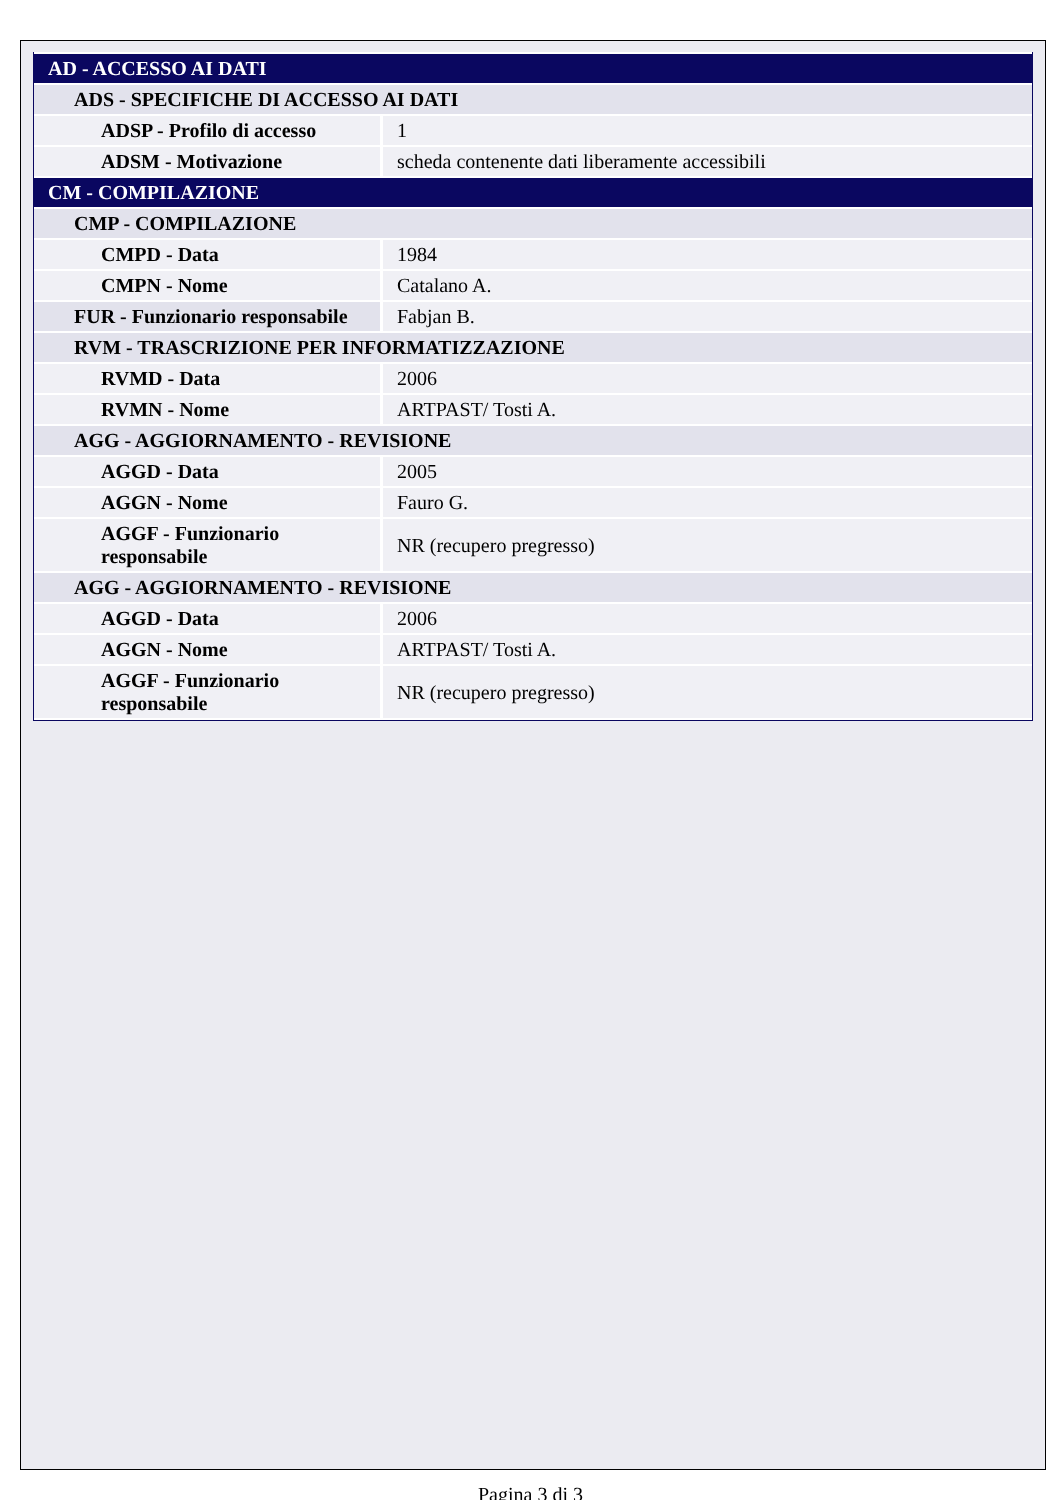| AD - ACCESSO AI DATI | |
| ADS - SPECIFICHE DI ACCESSO AI DATI | |
| ADSP - Profilo di accesso | 1 |
| ADSM - Motivazione | scheda contenente dati liberamente accessibili |
| CM - COMPILAZIONE | |
| CMP - COMPILAZIONE | |
| CMPD - Data | 1984 |
| CMPN - Nome | Catalano A. |
| FUR - Funzionario responsabile | Fabjan B. |
| RVM - TRASCRIZIONE PER INFORMATIZZAZIONE | |
| RVMD - Data | 2006 |
| RVMN - Nome | ARTPAST/ Tosti A. |
| AGG - AGGIORNAMENTO - REVISIONE | |
| AGGD - Data | 2005 |
| AGGN - Nome | Fauro G. |
| AGGF - Funzionario responsabile | NR (recupero pregresso) |
| AGG - AGGIORNAMENTO - REVISIONE | |
| AGGD - Data | 2006 |
| AGGN - Nome | ARTPAST/ Tosti A. |
| AGGF - Funzionario responsabile | NR (recupero pregresso) |
Pagina 3 di 3